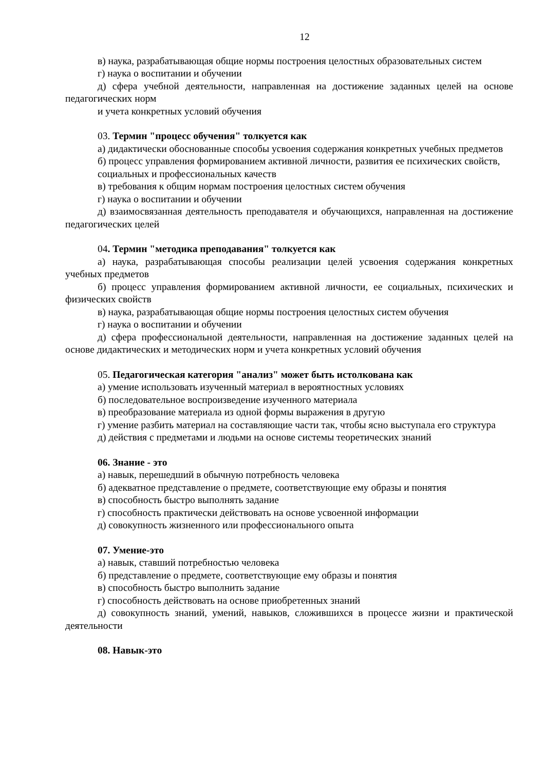12
в) наука, разрабатывающая общие нормы построения целостных образовательных систем
г) наука о воспитании и обучении
д) сфера учебной деятельности, направленная на достижение заданных целей на основе педагогических норм
и учета конкретных условий обучения
03. Термин "процесс обучения" толкуется как
а) дидактически обоснованные способы усвоения содержания конкретных учебных предметов
б) процесс управления формированием активной личности, развития ее психических свойств,
социальных и профессиональных качеств
в) требования к общим нормам построения целостных систем обучения
г) наука о воспитании и обучении
д) взаимосвязанная деятельность преподавателя и обучающихся, направленная на достижение педагогических целей
04. Термин "методика преподавания" толкуется как
а) наука, разрабатывающая способы реализации целей усвоения содержания конкретных учебных предметов
б) процесс управления формированием активной личности, ее социальных, психических и физических свойств
в) наука, разрабатывающая общие нормы построения целостных систем обучения
г) наука о воспитании и обучении
д) сфера профессиональной деятельности, направленная на достижение заданных целей на основе дидактических и методических норм и учета конкретных условий обучения
05. Педагогическая категория "анализ" может быть истолкована как
а) умение использовать изученный материал в вероятностных условиях
б) последовательное воспроизведение изученного материала
в) преобразование материала из одной формы выражения в другую
г) умение разбить материал на составляющие части так, чтобы ясно выступала его структура
д) действия с предметами и людьми на основе системы теоретических знаний
06. Знание - это
а) навык, перешедший в обычную потребность человека
б) адекватное представление о предмете, соответствующие ему образы и понятия
в) способность быстро выполнять задание
г) способность практически действовать на основе усвоенной информации
д) совокупность жизненного или профессионального опыта
07. Умение-это
а) навык, ставший потребностью человека
б) представление о предмете, соответствующие ему образы и понятия
в) способность быстро выполнить задание
г) способность действовать на основе приобретенных знаний
д) совокупность знаний, умений, навыков, сложившихся в процессе жизни и практической деятельности
08. Навык-это